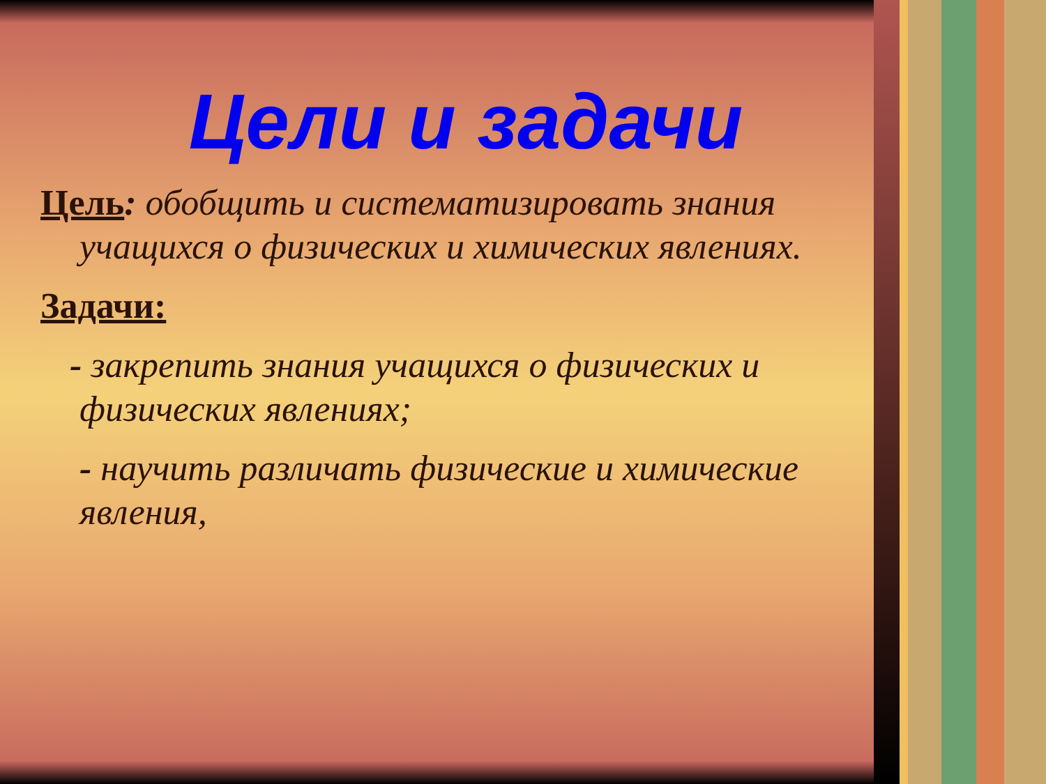Цели и задачи
Цель: обобщить и систематизировать знания учащихся о физических и химических явлениях.
Задачи:
- закрепить знания учащихся о физических и физических явлениях;
- научить различать физические и химические явления,